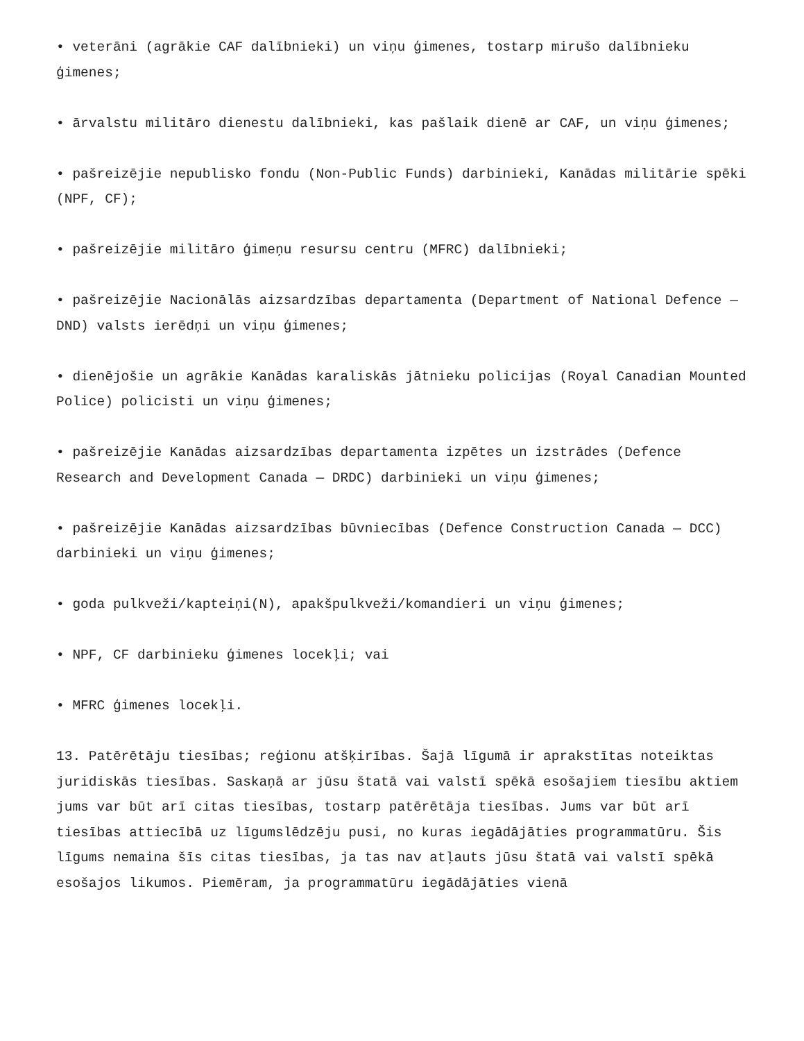• veterāni (agrākie CAF dalībnieki) un viņu ģimenes, tostarp mirušo dalībnieku ģimenes;
• ārvalstu militāro dienestu dalībnieki, kas pašlaik dienē ar CAF, un viņu ģimenes;
• pašreizējie nepublisko fondu (Non-Public Funds) darbinieki, Kanādas militārie spēki (NPF, CF);
• pašreizējie militāro ģimeņu resursu centru (MFRC) dalībnieki;
• pašreizējie Nacionālās aizsardzības departamenta (Department of National Defence — DND) valsts ierēdņi un viņu ģimenes;
• dienējošie un agrākie Kanādas karaliskās jātnieku policijas (Royal Canadian Mounted Police) policisti un viņu ģimenes;
• pašreizējie Kanādas aizsardzības departamenta izpētes un izstrādes (Defence Research and Development Canada — DRDC) darbinieki un viņu ģimenes;
• pašreizējie Kanādas aizsardzības būvniecības (Defence Construction Canada — DCC) darbinieki un viņu ģimenes;
• goda pulkveži/kapteiņi(N), apakšpulkveži/komandieri un viņu ģimenes;
• NPF, CF darbinieku ģimenes locekļi; vai
• MFRC ģimenes locekļi.
13. Patērētāju tiesības; reģionu atšķirības. Šajā līgumā ir aprakstītas noteiktas juridiskās tiesības. Saskaņā ar jūsu štatā vai valstī spēkā esošajiem tiesību aktiem jums var būt arī citas tiesības, tostarp patērētāja tiesības. Jums var būt arī tiesības attiecībā uz līgumslēdzēju pusi, no kuras iegādājāties programmatūru. Šis līgums nemaina šīs citas tiesības, ja tas nav atļauts jūsu štatā vai valstī spēkā esošajos likumos. Piemēram, ja programmatūru iegādājāties vienā